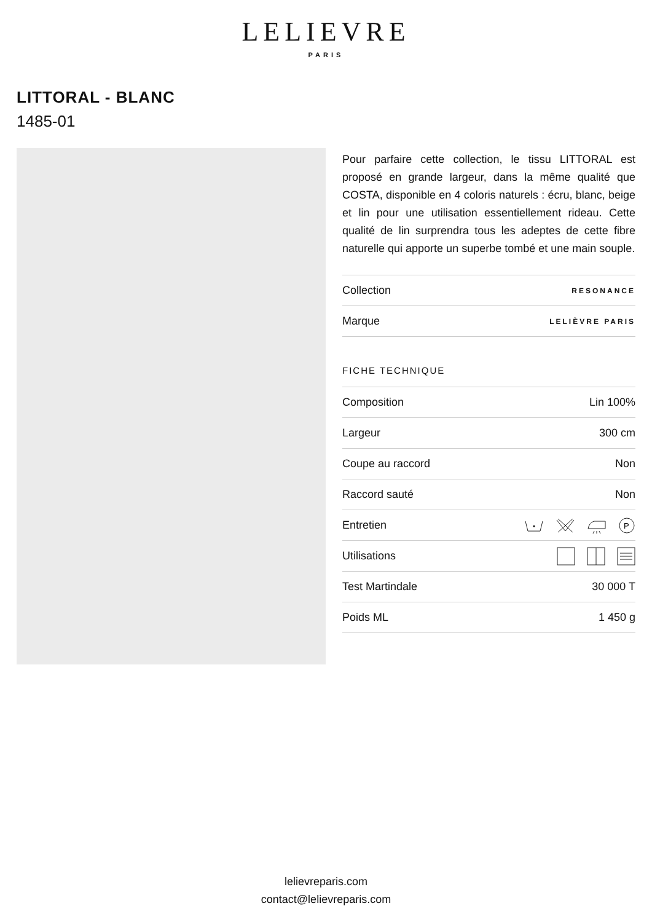LELIEVRE
PARIS
LITTORAL - BLANC
1485-01
Pour parfaire cette collection, le tissu LITTORAL est proposé en grande largeur, dans la même qualité que COSTA, disponible en 4 coloris naturels : écru, blanc, beige et lin pour une utilisation essentiellement rideau. Cette qualité de lin surprendra tous les adeptes de cette fibre naturelle qui apporte un superbe tombé et une main souple.
| Collection | RESONANCE |
| Marque | LELIÈVRE PARIS |
FICHE TECHNIQUE
| Composition | Lin 100% |
| Largeur | 300 cm |
| Coupe au raccord | Non |
| Raccord sauté | Non |
| Entretien | P |
| Utilisations | |
| Test Martindale | 30 000 T |
| Poids ML | 1 450 g |
lelievreparis.com
contact@lelievreparis.com